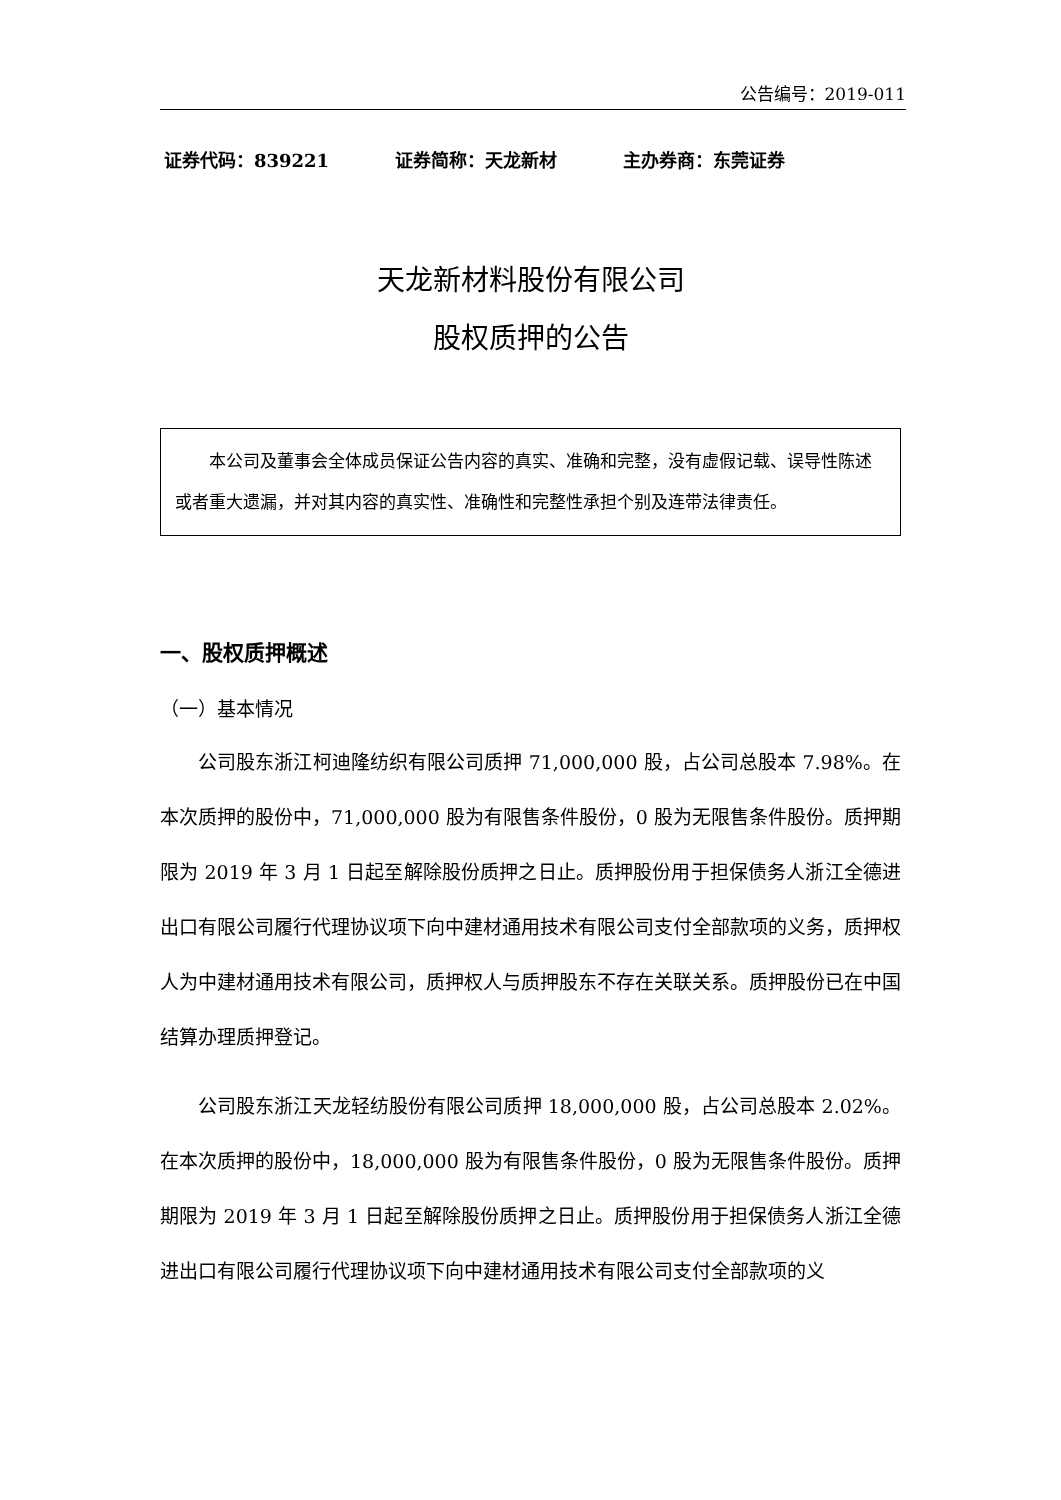公告编号：2019-011
证券代码：839221 证券简称：天龙新材 主办券商：东莞证券
天龙新材料股份有限公司
股权质押的公告
本公司及董事会全体成员保证公告内容的真实、准确和完整，没有虚假记载、误导性陈述或者重大遗漏，并对其内容的真实性、准确性和完整性承担个别及连带法律责任。
一、股权质押概述
（一）基本情况
公司股东浙江柯迪隆纺织有限公司质押 71,000,000 股，占公司总股本 7.98%。在本次质押的股份中，71,000,000 股为有限售条件股份，0 股为无限售条件股份。质押期限为 2019 年 3 月 1 日起至解除股份质押之日止。质押股份用于担保债务人浙江全德进出口有限公司履行代理协议项下向中建材通用技术有限公司支付全部款项的义务，质押权人为中建材通用技术有限公司，质押权人与质押股东不存在关联关系。质押股份已在中国结算办理质押登记。
公司股东浙江天龙轻纺股份有限公司质押 18,000,000 股，占公司总股本 2.02%。在本次质押的股份中，18,000,000 股为有限售条件股份，0 股为无限售条件股份。质押期限为 2019 年 3 月 1 日起至解除股份质押之日止。质押股份用于担保债务人浙江全德进出口有限公司履行代理协议项下向中建材通用技术有限公司支付全部款项的义